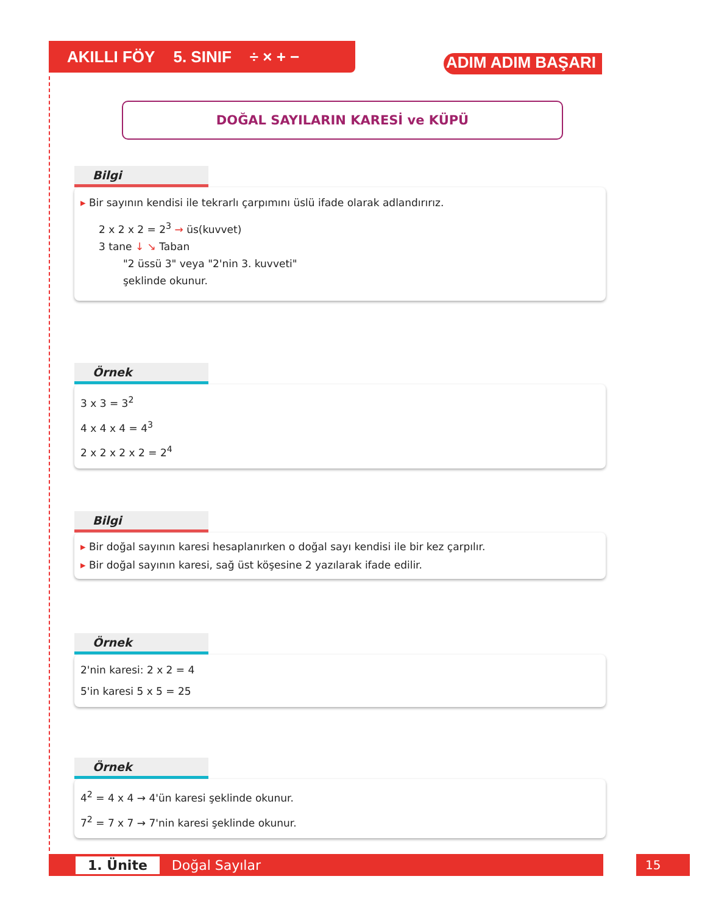AKILLI FÖY 5. SINIF ÷ × + −
ADIM ADIM BAŞARI
DOĞAL SAYILARIN KARESİ ve KÜPÜ
Bilgi
▸ Bir sayının kendisi ile tekrarlı çarpımını üslü ifade olarak adlandırırız.
2 x 2 x 2 = 2<sup>3</sup> → üs(kuvvet)
3 tane ↓ ↘ Taban
"2 üssü 3" veya "2'nin 3. kuvveti"
şeklinde okunur.
Örnek
3 x 3 = 3<sup>2</sup>
4 x 4 x 4 = 4<sup>3</sup>
2 x 2 x 2 x 2 = 2<sup>4</sup>
Bilgi
▸ Bir doğal sayının karesi hesaplanırken o doğal sayı kendisi ile bir kez çarpılır.
▸ Bir doğal sayının karesi, sağ üst köşesine 2 yazılarak ifade edilir.
Örnek
2'nin karesi: 2 x 2 = 4
5'in karesi 5 x 5 = 25
Örnek
4<sup>2</sup> = 4 x 4 → 4'ün karesi şeklinde okunur.
7<sup>2</sup> = 7 x 7 → 7'nin karesi şeklinde okunur.
1. Ünite Doğal Sayılar 15